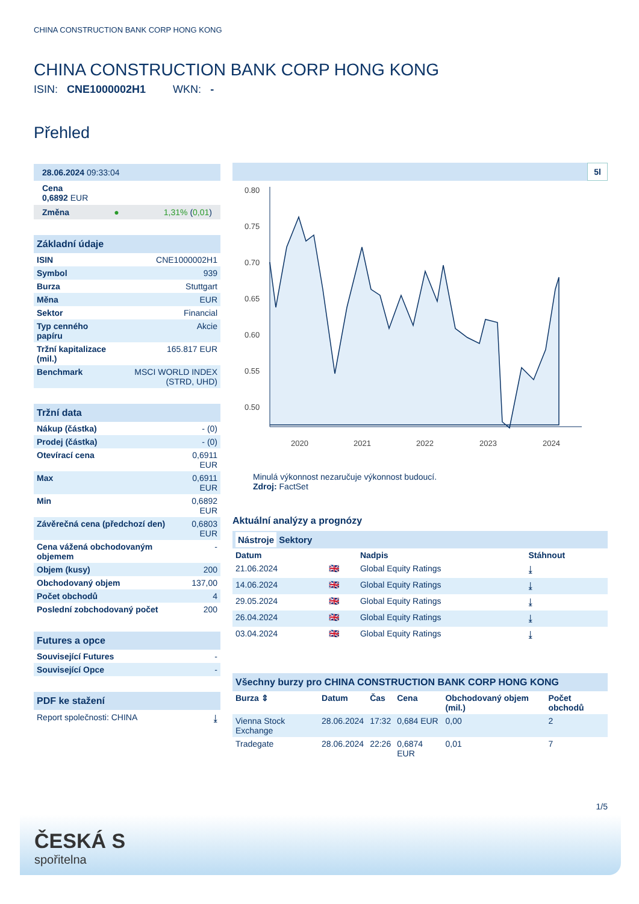CHINA CONSTRUCTION BANK CORP HONG KONG
CHINA CONSTRUCTION BANK CORP HONG KONG
ISIN: CNE1000002H1 WKN: -
Přehled
28.06.2024 09:33:04
Cena
0,6892 EUR
Změna ● 1,31% (0,01)
Základní údaje
| ISIN | CNE1000002H1 |
| Symbol | 939 |
| Burza | Stuttgart |
| Měna | EUR |
| Sektor | Financial |
| Typ cenného papíru | Akcie |
| Tržní kapitalizace (mil.) | 165.817 EUR |
| Benchmark | MSCI WORLD INDEX (STRD, UHD) |
Tržní data
| Nákup (částka) | - (0) |
| Prodej (částka) | - (0) |
| Otevírací cena | 0,6911 EUR |
| Max | 0,6911 EUR |
| Min | 0,6892 EUR |
| Závěrečná cena (předchozí den) | 0,6803 EUR |
| Cena vážená obchodovaným objemem | - |
| Objem (kusy) | 200 |
| Obchodovaný objem | 137,00 |
| Počet obchodů | 4 |
| Poslední zobchodovaný počet | 200 |
Futures a opce
| Související Futures | - |
| Související Opce | - |
PDF ke stažení
Report společnosti: CHINA ⤓
5l
0.80
0.75
0.70
0.65
0.60
0.55
0.50
2020
2021
2022
2023
2024
Minulá výkonnost nezaručuje výkonnost budoucí.
Zdroj: FactSet
Aktuální analýzy a prognózy
Nástroje Sektory
| Datum | | Nadpis | Stáhnout |
| --- | --- | --- | --- |
| 21.06.2024 | 🇬🇧 | Global Equity Ratings | ⤓ |
| 14.06.2024 | 🇬🇧 | Global Equity Ratings | ⤓ |
| 29.05.2024 | 🇬🇧 | Global Equity Ratings | ⤓ |
| 26.04.2024 | 🇬🇧 | Global Equity Ratings | ⤓ |
| 03.04.2024 | 🇬🇧 | Global Equity Ratings | ⤓ |
Všechny burzy pro CHINA CONSTRUCTION BANK CORP HONG KONG
| Burza ⇕ | Datum | Čas | Cena | Obchodovaný objem (mil.) | Počet obchodů |
| --- | --- | --- | --- | --- | --- |
| Vienna Stock Exchange | 28.06.2024 | 17:32 | 0,684 EUR | 0,00 | 2 |
| Tradegate | 28.06.2024 | 22:26 | 0,6874 EUR | 0,01 | 7 |
1/5
ČESKÁ S
spořitelna